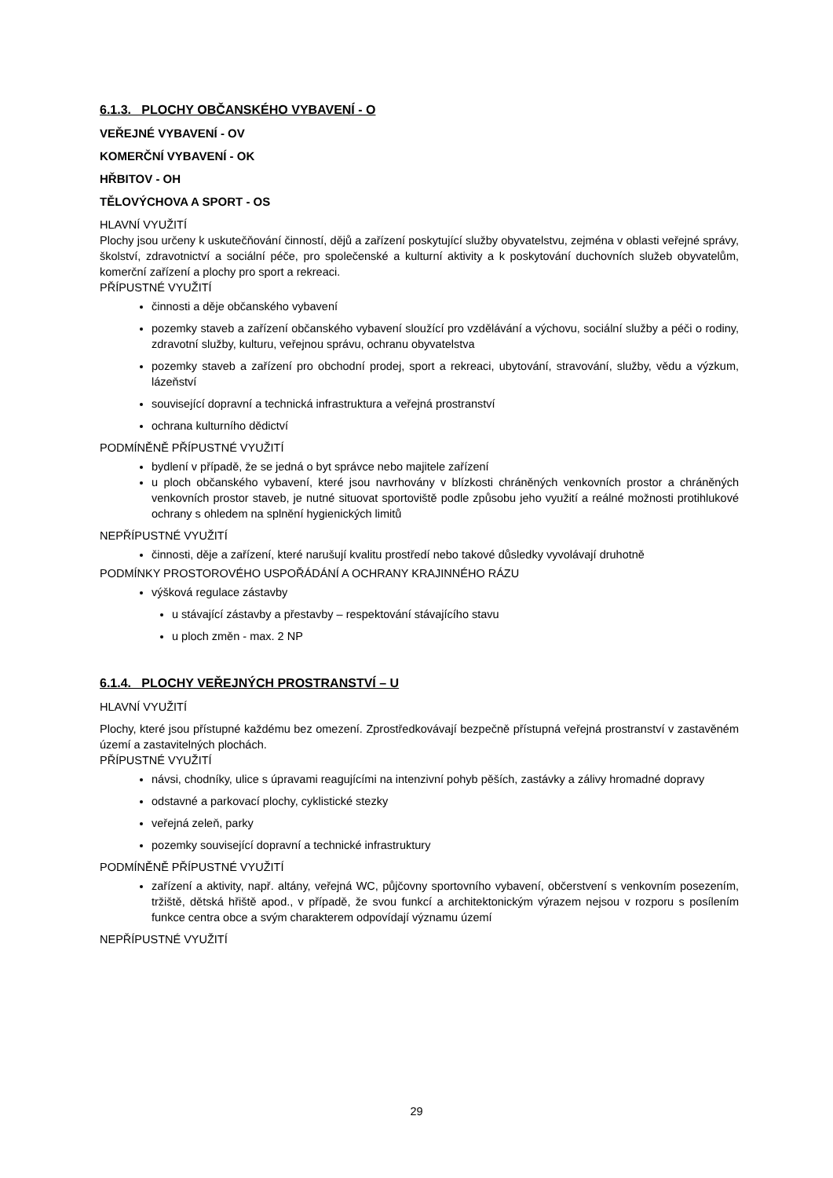6.1.3. PLOCHY OBČANSKÉHO VYBAVENÍ - O
VEŘEJNÉ VYBAVENÍ - OV
KOMERČNÍ VYBAVENÍ - OK
HŘBITOV - OH
TĚLOVÝCHOVA A SPORT - OS
HLAVNÍ VYUŽITÍ
Plochy jsou určeny k uskutečňování činností, dějů a zařízení poskytující služby obyvatelstvu, zejména v oblasti veřejné správy, školství, zdravotnictví a sociální péče, pro společenské a kulturní aktivity a k poskytování duchovních služeb obyvatelům, komerční zařízení a plochy pro sport a rekreaci.
PŘÍPUSTNÉ VYUŽITÍ
činnosti a děje občanského vybavení
pozemky staveb a zařízení občanského vybavení sloužící pro vzdělávání a výchovu, sociální služby a péči o rodiny, zdravotní služby, kulturu, veřejnou správu, ochranu obyvatelstva
pozemky staveb a zařízení pro obchodní prodej, sport a rekreaci, ubytování, stravování, služby, vědu a výzkum, lázeňství
související dopravní a technická infrastruktura a veřejná prostranství
ochrana kulturního dědictví
PODMÍNĚNĚ PŘÍPUSTNÉ VYUŽITÍ
bydlení v případě, že se jedná o byt správce nebo majitele zařízení
u ploch občanského vybavení, které jsou navrhovány v blízkosti chráněných venkovních prostor a chráněných venkovních prostor staveb, je nutné situovat sportoviště podle způsobu jeho využití a reálné možnosti protihlukové ochrany s ohledem na splnění hygienických limitů
NEPŘÍPUSTNÉ VYUŽITÍ
činnosti, děje a zařízení, které narušují kvalitu prostředí nebo takové důsledky vyvolávají druhotně
PODMÍNKY PROSTOROVÉHO USPOŘÁDÁNÍ A OCHRANY KRAJINNÉHO RÁZU
výšková regulace zástavby
u stávající zástavby a přestavby – respektování stávajícího stavu
u ploch změn - max. 2 NP
6.1.4. PLOCHY VEŘEJNÝCH PROSTRANSTVÍ – U
HLAVNÍ VYUŽITÍ
Plochy, které jsou přístupné každému bez omezení. Zprostředkovávají bezpečně přístupná veřejná prostranství v zastavěném území a zastavitelných plochách.
PŘÍPUSTNÉ VYUŽITÍ
návsi, chodníky, ulice s úpravami reagujícími na intenzivní pohyb pěších, zastávky a zálivy hromadné dopravy
odstavné a parkovací plochy, cyklistické stezky
veřejná zeleň, parky
pozemky související dopravní a technické infrastruktury
PODMÍNĚNĚ PŘÍPUSTNÉ VYUŽITÍ
zařízení a aktivity, např. altány, veřejná WC, půjčovny sportovního vybavení, občerstvení s venkovním posezením, tržiště, dětská hřiště apod., v případě, že svou funkcí a architektonickým výrazem nejsou v rozporu s posílením funkce centra obce a svým charakterem odpovídají významu území
NEPŘÍPUSTNÉ VYUŽITÍ
29